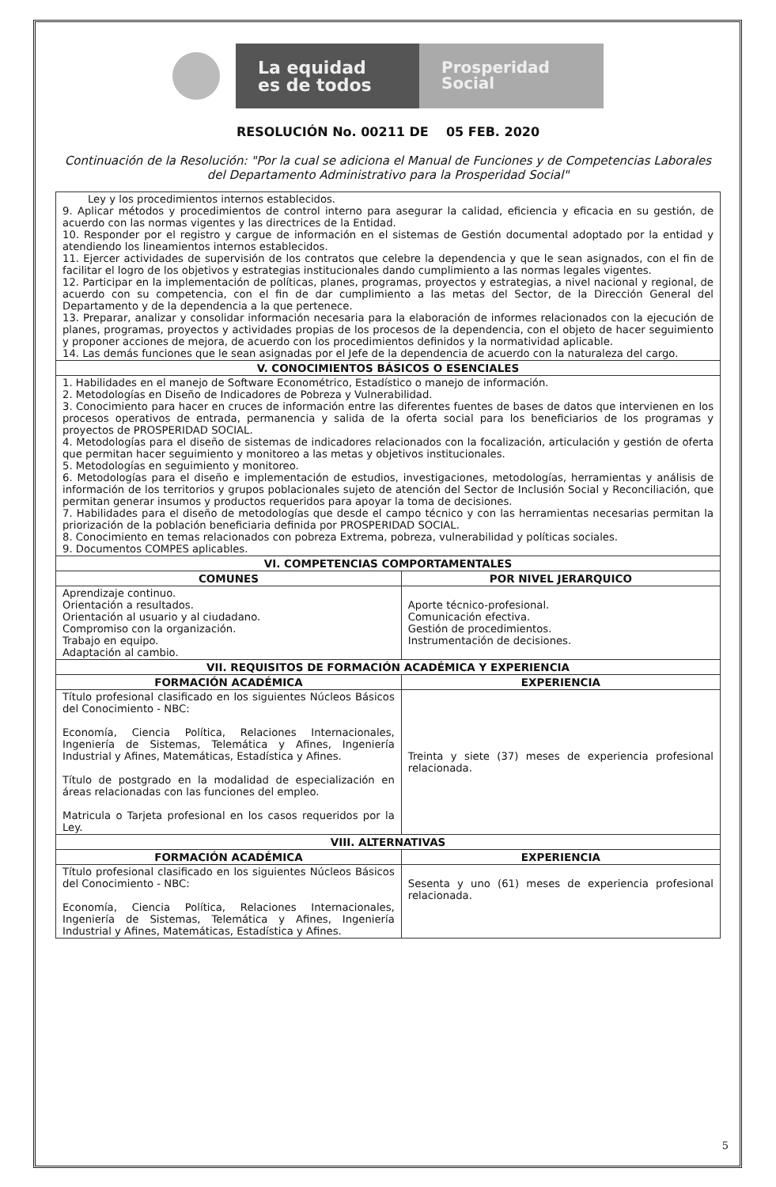La equidad
es de todos
Prosperidad
Social
RESOLUCIÓN No. 00211 DE 05 FEB. 2020
Continuación de la Resolución: "Por la cual se adiciona el Manual de Funciones y de Competencias Laborales del Departamento Administrativo para la Prosperidad Social"
| Ley y los procedimientos internos establecidos. 9. Aplicar métodos y procedimientos de control interno para asegurar la calidad, eficiencia y eficacia en su gestión, de acuerdo con las normas vigentes y las directrices de la Entidad. 10. Responder por el registro y cargue de información en el sistemas de Gestión documental adoptado por la entidad y atendiendo los lineamientos internos establecidos. 11. Ejercer actividades de supervisión de los contratos que celebre la dependencia y que le sean asignados, con el fin de facilitar el logro de los objetivos y estrategias institucionales dando cumplimiento a las normas legales vigentes. 12. Participar en la implementación de políticas, planes, programas, proyectos y estrategias, a nivel nacional y regional, de acuerdo con su competencia, con el fin de dar cumplimiento a las metas del Sector, de la Dirección General del Departamento y de la dependencia a la que pertenece. 13. Preparar, analizar y consolidar información necesaria para la elaboración de informes relacionados con la ejecución de planes, programas, proyectos y actividades propias de los procesos de la dependencia, con el objeto de hacer seguimiento y proponer acciones de mejora, de acuerdo con los procedimientos definidos y la normatividad aplicable. 14. Las demás funciones que le sean asignadas por el Jefe de la dependencia de acuerdo con la naturaleza del cargo. | |
| V. CONOCIMIENTOS BÁSICOS O ESENCIALES | |
| 1. Habilidades en el manejo de Software Econométrico, Estadístico o manejo de información. 2. Metodologías en Diseño de Indicadores de Pobreza y Vulnerabilidad. 3. Conocimiento para hacer en cruces de información entre las diferentes fuentes de bases de datos que intervienen en los procesos operativos de entrada, permanencia y salida de la oferta social para los beneficiarios de los programas y proyectos de PROSPERIDAD SOCIAL. 4. Metodologías para el diseño de sistemas de indicadores relacionados con la focalización, articulación y gestión de oferta que permitan hacer seguimiento y monitoreo a las metas y objetivos institucionales. 5. Metodologías en seguimiento y monitoreo. 6. Metodologías para el diseño e implementación de estudios, investigaciones, metodologías, herramientas y análisis de información de los territorios y grupos poblacionales sujeto de atención del Sector de Inclusión Social y Reconciliación, que permitan generar insumos y productos requeridos para apoyar la toma de decisiones. 7. Habilidades para el diseño de metodologías que desde el campo técnico y con las herramientas necesarias permitan la priorización de la población beneficiaria definida por PROSPERIDAD SOCIAL. 8. Conocimiento en temas relacionados con pobreza Extrema, pobreza, vulnerabilidad y políticas sociales. 9. Documentos COMPES aplicables. | |
| VI. COMPETENCIAS COMPORTAMENTALES | |
| COMUNES | POR NIVEL JERARQUICO |
| Aprendizaje continuo. Orientación a resultados. Orientación al usuario y al ciudadano. Compromiso con la organización. Trabajo en equipo. Adaptación al cambio. | Aporte técnico-profesional. Comunicación efectiva. Gestión de procedimientos. Instrumentación de decisiones. |
| VII. REQUISITOS DE FORMACIÓN ACADÉMICA Y EXPERIENCIA | |
| FORMACIÓN ACADÉMICA | EXPERIENCIA |
| Título profesional clasificado en los siguientes Núcleos Básicos del Conocimiento - NBC: Economía, Ciencia Política, Relaciones Internacionales, Ingeniería de Sistemas, Telemática y Afines, Ingeniería Industrial y Afines, Matemáticas, Estadística y Afines. Título de postgrado en la modalidad de especialización en áreas relacionadas con las funciones del empleo. Matricula o Tarjeta profesional en los casos requeridos por la Ley. | Treinta y siete (37) meses de experiencia profesional relacionada. |
| VIII. ALTERNATIVAS | |
| FORMACIÓN ACADÉMICA | EXPERIENCIA |
| Título profesional clasificado en los siguientes Núcleos Básicos del Conocimiento - NBC: Economía, Ciencia Política, Relaciones Internacionales, Ingeniería de Sistemas, Telemática y Afines, Ingeniería Industrial y Afines, Matemáticas, Estadística y Afines. | Sesenta y uno (61) meses de experiencia profesional relacionada. |
5